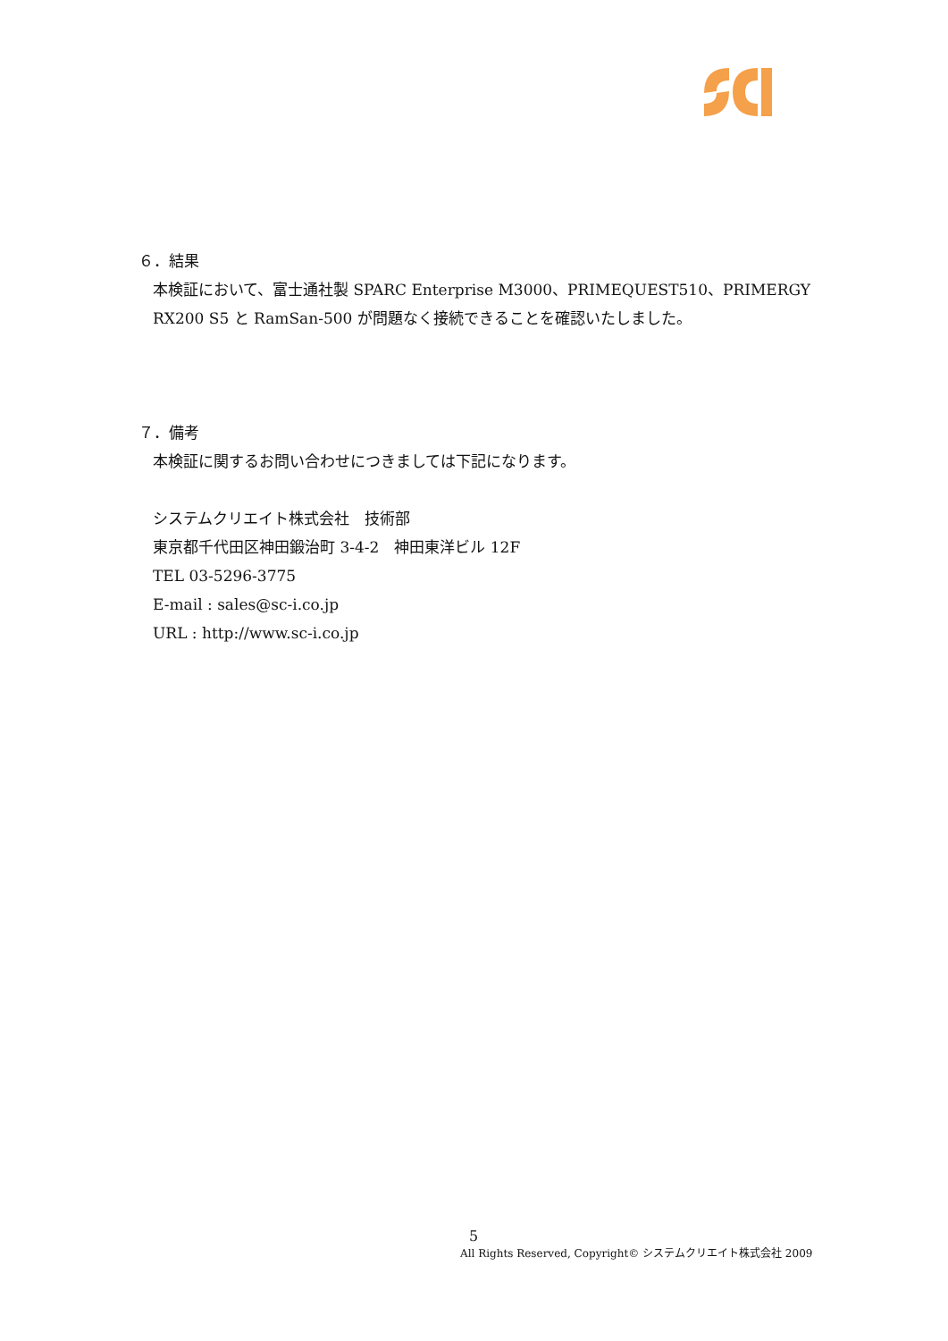６．結果
本検証において、富士通社製 SPARC Enterprise M3000、PRIMEQUEST510、PRIMERGY RX200 S5 と RamSan-500 が問題なく接続できることを確認いたしました。
７．備考
本検証に関するお問い合わせにつきましては下記になります。
システムクリエイト株式会社　技術部
東京都千代田区神田鍛治町 3-4-2　神田東洋ビル 12F
TEL 03-5296-3775
E-mail : sales@sc-i.co.jp
URL : http://www.sc-i.co.jp
5
All Rights Reserved, Copyright© システムクリエイト株式会社 2009